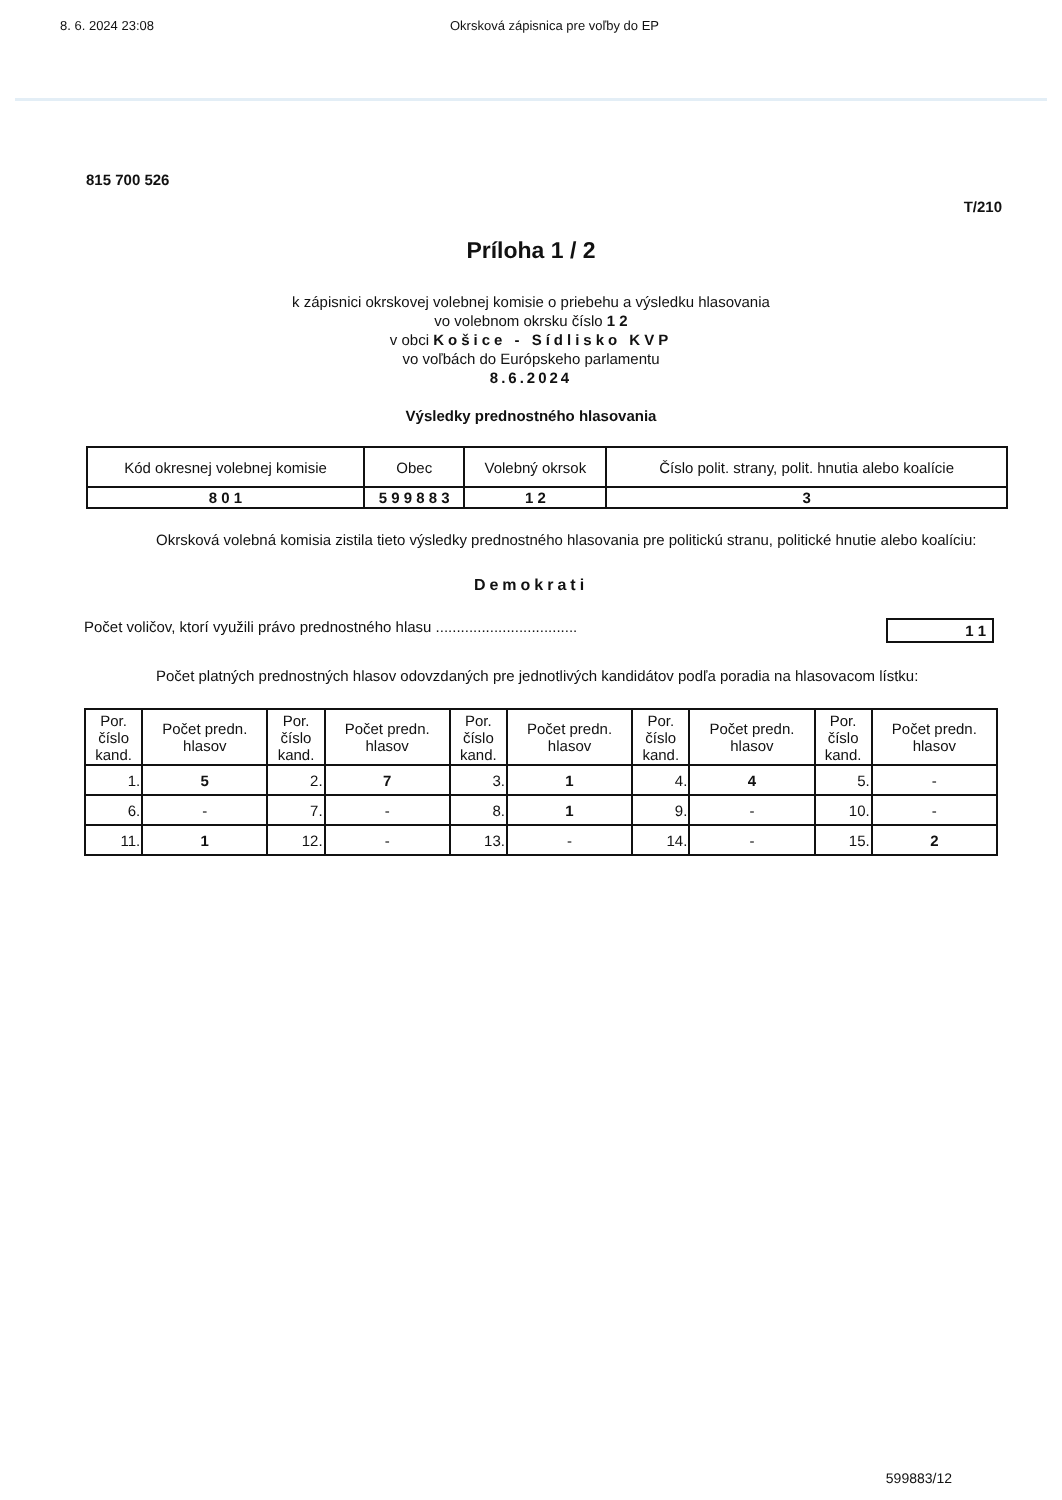8. 6. 2024 23:08 Okrsková zápisnica pre voľby do EP
815 700 526
T/210
Príloha 1 / 2
k zápisnici okrskovej volebnej komisie o priebehu a výsledku hlasovania
vo volebnom okrsku číslo 1 2
v obci Košice - Sídlisko KVP
vo voľbách do Európskeho parlamentu
8.6.2024
Výsledky prednostného hlasovania
| Kód okresnej volebnej komisie | Obec | Volebný okrsok | Číslo polit. strany, polit. hnutia alebo koalície |
| --- | --- | --- | --- |
| 8 0 1 | 5 9 9 8 8 3 | 1 2 | 3 |
Okrsková volebná komisia zistila tieto výsledky prednostného hlasovania pre politickú stranu, politické hnutie alebo koalíciu:
Demokrati
Počet voličov, ktorí využili právo prednostného hlasu .................................. 1 1
Počet platných prednostných hlasov odovzdaných pre jednotlivých kandidátov podľa poradia na hlasovacom lístku:
| Por. číslo kand. | Počet predn. hlasov | Por. číslo kand. | Počet predn. hlasov | Por. číslo kand. | Počet predn. hlasov | Por. číslo kand. | Počet predn. hlasov | Por. číslo kand. | Počet predn. hlasov |
| --- | --- | --- | --- | --- | --- | --- | --- | --- | --- |
| 1. | 5 | 2. | 7 | 3. | 1 | 4. | 4 | 5. | - |
| 6. | - | 7. | - | 8. | 1 | 9. | - | 10. | - |
| 11. | 1 | 12. | - | 13. | - | 14. | - | 15. | 2 |
599883/12